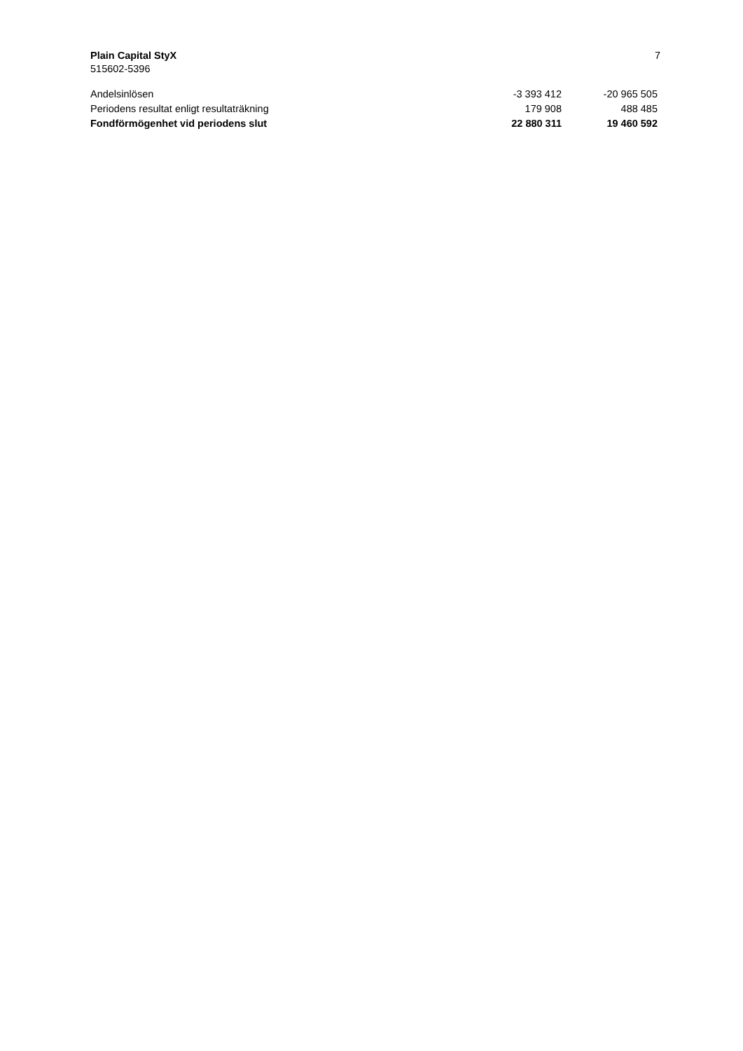Plain Capital StyX 7
515602-5396
| Andelsinlösen | -3 393 412 | -20 965 505 |
| Periodens resultat enligt resultaträkning | 179 908 | 488 485 |
| Fondförmögenhet vid periodens slut | 22 880 311 | 19 460 592 |